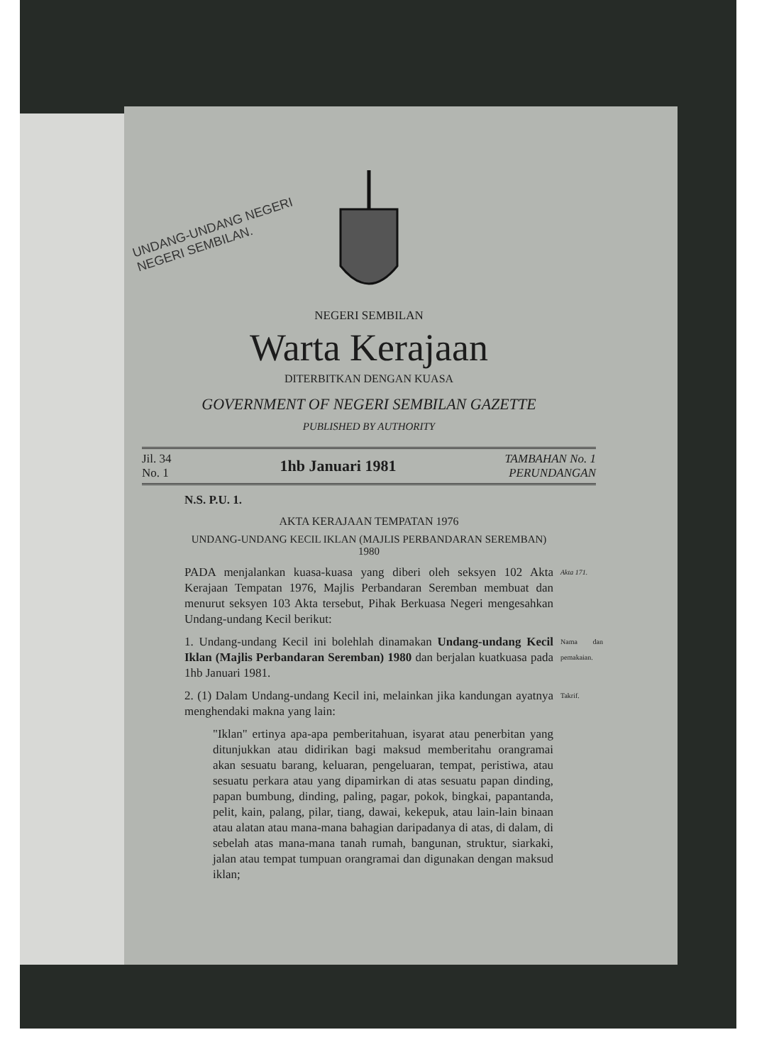UNDANG-UNDANG NEGERI
NEGERI SEMBILAN.
NEGERI SEMBILAN
Warta Kerajaan
DITERBITKAN DENGAN KUASA
GOVERNMENT OF NEGERI SEMBILAN GAZETTE
PUBLISHED BY AUTHORITY
Jil. 34
No. 1
1hb Januari 1981
TAMBAHAN No. 1
PERUNDANGAN
N.S. P.U. 1.
AKTA KERAJAAN TEMPATAN 1976
UNDANG-UNDANG KECIL IKLAN (MAJLIS PERBANDARAN SEREMBAN)
1980
PADA menjalankan kuasa-kuasa yang diberi oleh seksyen 102 Akta Kerajaan Tempatan 1976, Majlis Perbandaran Seremban membuat dan menurut seksyen 103 Akta tersebut, Pihak Berkuasa Negeri mengesahkan Undang-undang Kecil berikut: Akta 171.
1. Undang-undang Kecil ini bolehlah dinamakan Undang-undang Kecil Iklan (Majlis Perbandaran Seremban) 1980 dan berjalan kuatkuasa pada 1hb Januari 1981. Nama dan pemakaian.
2. (1) Dalam Undang-undang Kecil ini, melainkan jika kandungan ayatnya menghendaki makna yang lain: Takrif.
"Iklan" ertinya apa-apa pemberitahuan, isyarat atau penerbitan yang ditunjukkan atau didirikan bagi maksud memberitahu orangramai akan sesuatu barang, keluaran, pengeluaran, tempat, peristiwa, atau sesuatu perkara atau yang dipamirkan di atas sesuatu papan dinding, papan bumbung, dinding, paling, pagar, pokok, bingkai, papantanda, pelit, kain, palang, pilar, tiang, dawai, kekepuk, atau lain-lain binaan atau alatan atau mana-mana bahagian daripadanya di atas, di dalam, di sebelah atas mana-mana tanah rumah, bangunan, struktur, siarkaki, jalan atau tempat tumpuan orangramai dan digunakan dengan maksud iklan;